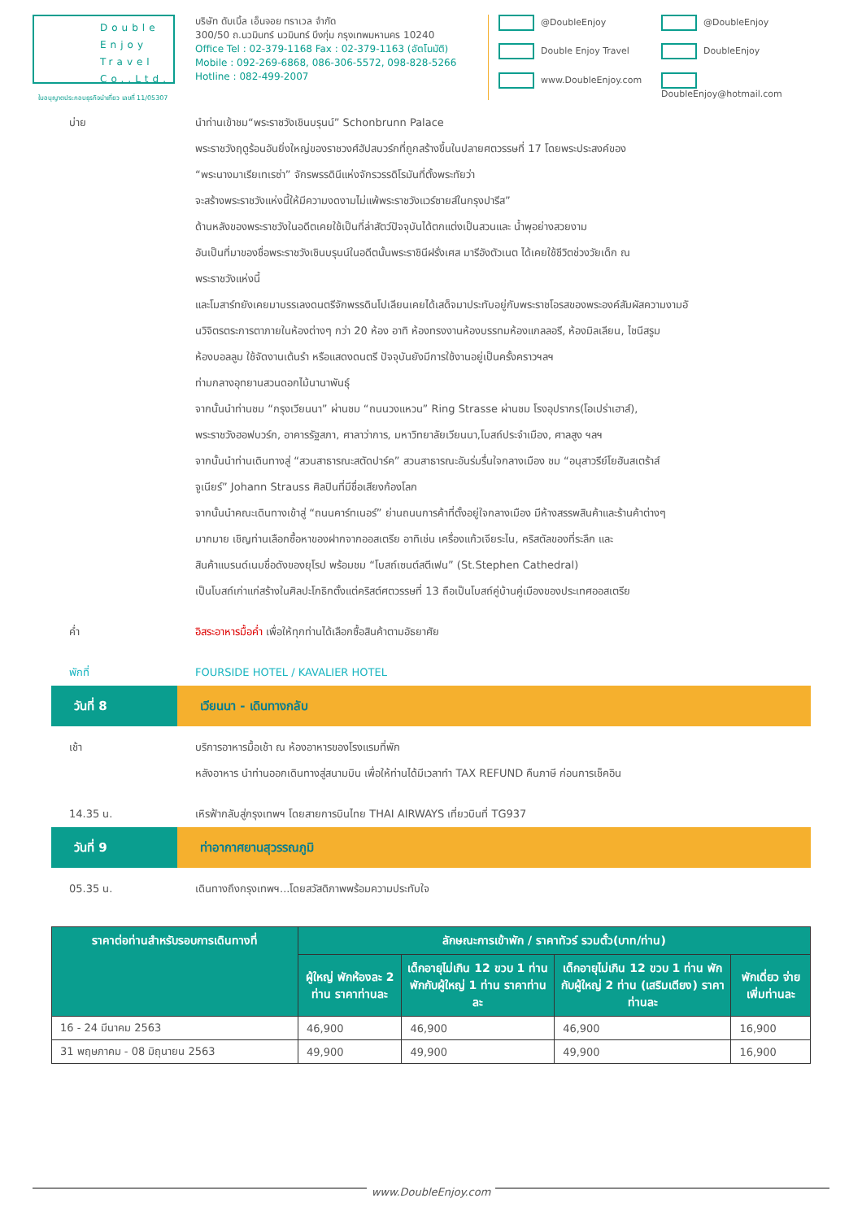Double
Enjoy
Travel
Co.,Ltd.
บริษัท ดับเบิ้ล เอ็นจอย ทราเวล จำกัด
300/50 ถ.นวมินทร์ นวมินทร์ บึงกุ่ม กรุงเทพมหานคร 10240
Office Tel : 02-379-1168 Fax : 02-379-1163 (อัตโนมัติ)
Mobile : 092-269-6868, 086-306-5572, 098-828-5266
Hotline : 082-499-2007
@DoubleEnjoy
@DoubleEnjoy
Double Enjoy Travel
DoubleEnjoy
www.DoubleEnjoy.com
DoubleEnjoy@hotmail.com
ใบอนุญาตประกอบธุรกิจนำเที่ยว เลขที่ 11/05307
บ่าย นำท่านเข้าชม“พระราชวังเชินบรุนน์” Schonbrunn Palace
พระราชวังฤดูร้อนอันยิ่งใหญ่ของราชวงศ์ฮัปสบวร์กที่ถูกสร้างขึ้นในปลายศตวรรษที่ 17 โดยพระประสงค์ของ
“พระนางมาเรียเทเรซ่า” จักรพรรดินีแห่งจักรวรรดิโรมันที่ตั้งพระทัยว่า
จะสร้างพระราชวังแห่งนี้ให้มีความงดงามไม่แพ้พระราชวังแวร์ซายส์ในกรุงปารีส”
ด้านหลังของพระราชวังในอดีตเคยใช้เป็นที่ล่าสัตว์ปัจจุบันได้ตกแต่งเป็นสวนและ น้ำพุอย่างสวยงาม
อันเป็นที่มาของชื่อพระราชวังเชินบรุนน์ในอดีตนั้นพระราชินีฝรั่งเศส มารีอังตัวเนต ได้เคยใช้ชีวิตช่วงวัยเด็ก ณ
พระราชวังแห่งนี้
และโมสาร์ทยังเคยมาบรรเลงดนตรีจักพรรดินโปเลียนเคยได้เสด็จมาประทับอยู่กับพระราชโอรสของพระองค์สัมผัสความงามอั
นวิจิตรตระการตาภายในห้องต่างๆ กว่า 20 ห้อง อาทิ ห้องทรงงานห้องบรรทมห้องแกลลอรี, ห้องมิลเลียน, ไชนีสรูม
ห้องบอลลูม ใช้จัดงานเต้นรำ หรือแสดงดนตรี ปัจจุบันยังมีการใช้งานอยู่เป็นครั้งคราวฯลฯ
ท่ามกลางอุทยานสวนดอกไม้นานาพันธุ์
จากนั้นนำท่านชม “กรุงเวียนนา” ผ่านชม “ถนนวงแหวน” Ring Strasse ผ่านชม โรงอุปรากร(โอเปร่าเฮาส์),
พระราชวังฮอฟบวร์ก, อาคารรัฐสภา, ศาลาว่าการ, มหาวิทยาลัยเวียนนา,โบสถ์ประจำเมือง, ศาลสูง ฯลฯ
จากนั้นนำท่านเดินทางสู่ “สวนสาธารณะสตัดปาร์ค” สวนสาธารณะอันร่มรื่นใจกลางเมือง ชม “อนุสาวรีย์โยฮันสเตร้าส์
จูเนียร์” Johann Strauss ศิลปินที่มีชื่อเสียงก้องโลก
จากนั้นนำคณะเดินทางเข้าสู่ “ถนนคาร์ทเนอร์” ย่านถนนการค้าที่ตั้งอยู่ใจกลางเมือง มีห้างสรรพสินค้าและร้านค้าต่างๆ
มากมาย เชิญท่านเลือกซื้อหาของฝากจากออสเตรีย อาทิเช่น เครื่องแก้วเจียระไน, คริสตัลของที่ระลึก และ
สินค้าแบรนด์เนมชื่อดังของยุโรป พร้อมชม “โบสถ์เซนต์สตีเฟน” (St.Stephen Cathedral)
เป็นโบสถ์เก่าแก่สร้างในศิลปะโกธิกตั้งแต่คริสต์ศตวรรษที่ 13 ถือเป็นโบสถ์คู่บ้านคู่เมืองของประเทศออสเตรีย
ค่ำ อิสระอาหารมื้อค่ำ เพื่อให้ทุกท่านได้เลือกซื้อสินค้าตามอัธยาศัย
พักที่ FOURSIDE HOTEL / KAVALIER HOTEL
วันที่ 8 เวียนนา - เดินทางกลับ
เช้า บริการอาหารมื้อเช้า ณ ห้องอาหารของโรงแรมที่พัก
หลังอาหาร นำท่านออกเดินทางสู่สนามบิน เพื่อให้ท่านได้มีเวลาทำ TAX REFUND คืนภาษี ก่อนการเช็คอิน
14.35 น. เหิรฟ้ากลับสู่กรุงเทพฯ โดยสายการบินไทย THAI AIRWAYS เที่ยวบินที่ TG937
วันที่ 9 ท่าอากาศยานสุวรรณภูมิ
05.35 น. เดินทางถึงกรุงเทพฯ...โดยสวัสดิภาพพร้อมความประทับใจ
| ราคาต่อท่านสำหรับรอบการเดินทางที่ | ลักษณะการเข้าพัก / ราคาทัวร์ รวมตั๋ว(บาท/ท่าน) | | | |
| --- | --- | --- | --- | --- |
| | ผู้ใหญ่ พักห้องละ 2 ท่าน ราคาท่านละ | เด็กอายุไม่เกิน 12 ขวบ 1 ท่าน พักกับผู้ใหญ่ 1 ท่าน ราคาท่านละ | เด็กอายุไม่เกิน 12 ขวบ 1 ท่าน พักกับผู้ใหญ่ 2 ท่าน (เสริมเตียง) ราคาท่านละ | พักเดี่ยว จ่ายเพิ่มท่านละ |
| 16 - 24 มีนาคม 2563 | 46,900 | 46,900 | 46,900 | 16,900 |
| 31 พฤษภาคม - 08 มิถุนายน 2563 | 49,900 | 49,900 | 49,900 | 16,900 |
www.DoubleEnjoy.com